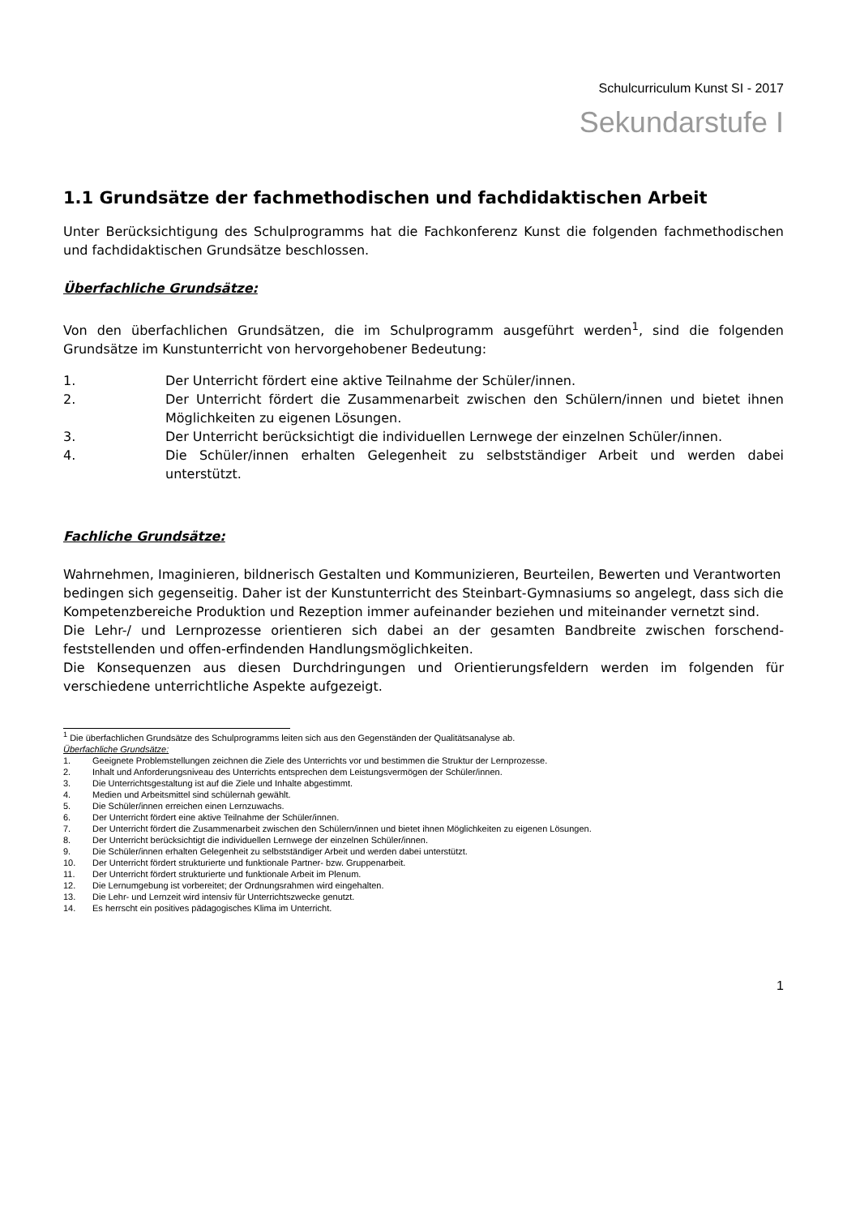Schulcurriculum Kunst SI - 2017
Sekundarstufe I
1.1 Grundsätze der fachmethodischen und fachdidaktischen Arbeit
Unter Berücksichtigung des Schulprogramms hat die Fachkonferenz Kunst die folgenden fachmethodischen und fachdidaktischen Grundsätze beschlossen.
Überfachliche Grundsätze:
Von den überfachlichen Grundsätzen, die im Schulprogramm ausgeführt werden<sup>1</sup>, sind die folgenden Grundsätze im Kunstunterricht von hervorgehobener Bedeutung:
1. Der Unterricht fördert eine aktive Teilnahme der Schüler/innen.
2. Der Unterricht fördert die Zusammenarbeit zwischen den Schülern/innen und bietet ihnen Möglichkeiten zu eigenen Lösungen.
3. Der Unterricht berücksichtigt die individuellen Lernwege der einzelnen Schüler/innen.
4. Die Schüler/innen erhalten Gelegenheit zu selbstständiger Arbeit und werden dabei unterstützt.
Fachliche Grundsätze:
Wahrnehmen, Imaginieren, bildnerisch Gestalten und Kommunizieren, Beurteilen, Bewerten und Verantworten bedingen sich gegenseitig. Daher ist der Kunstunterricht des Steinbart-Gymnasiums so angelegt, dass sich die Kompetenzbereiche Produktion und Rezeption immer aufeinander beziehen und miteinander vernetzt sind.
Die Lehr-/ und Lernprozesse orientieren sich dabei an der gesamten Bandbreite zwischen forschend-feststellenden und offen-erfindenden Handlungsmöglichkeiten.
Die Konsequenzen aus diesen Durchdringungen und Orientierungsfeldern werden im folgenden für verschiedene unterrichtliche Aspekte aufgezeigt.
<sup>1</sup> Die überfachlichen Grundsätze des Schulprogramms leiten sich aus den Gegenständen der Qualitätsanalyse ab.
Überfachliche Grundsätze:
1. Geeignete Problemstellungen zeichnen die Ziele des Unterrichts vor und bestimmen die Struktur der Lernprozesse.
2. Inhalt und Anforderungsniveau des Unterrichts entsprechen dem Leistungsvermögen der Schüler/innen.
3. Die Unterrichtsgestaltung ist auf die Ziele und Inhalte abgestimmt.
4. Medien und Arbeitsmittel sind schülernah gewählt.
5. Die Schüler/innen erreichen einen Lernzuwachs.
6. Der Unterricht fördert eine aktive Teilnahme der Schüler/innen.
7. Der Unterricht fördert die Zusammenarbeit zwischen den Schülern/innen und bietet ihnen Möglichkeiten zu eigenen Lösungen.
8. Der Unterricht berücksichtigt die individuellen Lernwege der einzelnen Schüler/innen.
9. Die Schüler/innen erhalten Gelegenheit zu selbstständiger Arbeit und werden dabei unterstützt.
10. Der Unterricht fördert strukturierte und funktionale Partner- bzw. Gruppenarbeit.
11. Der Unterricht fördert strukturierte und funktionale Arbeit im Plenum.
12. Die Lernumgebung ist vorbereitet; der Ordnungsrahmen wird eingehalten.
13. Die Lehr- und Lernzeit wird intensiv für Unterrichtszwecke genutzt.
14. Es herrscht ein positives pädagogisches Klima im Unterricht.
1